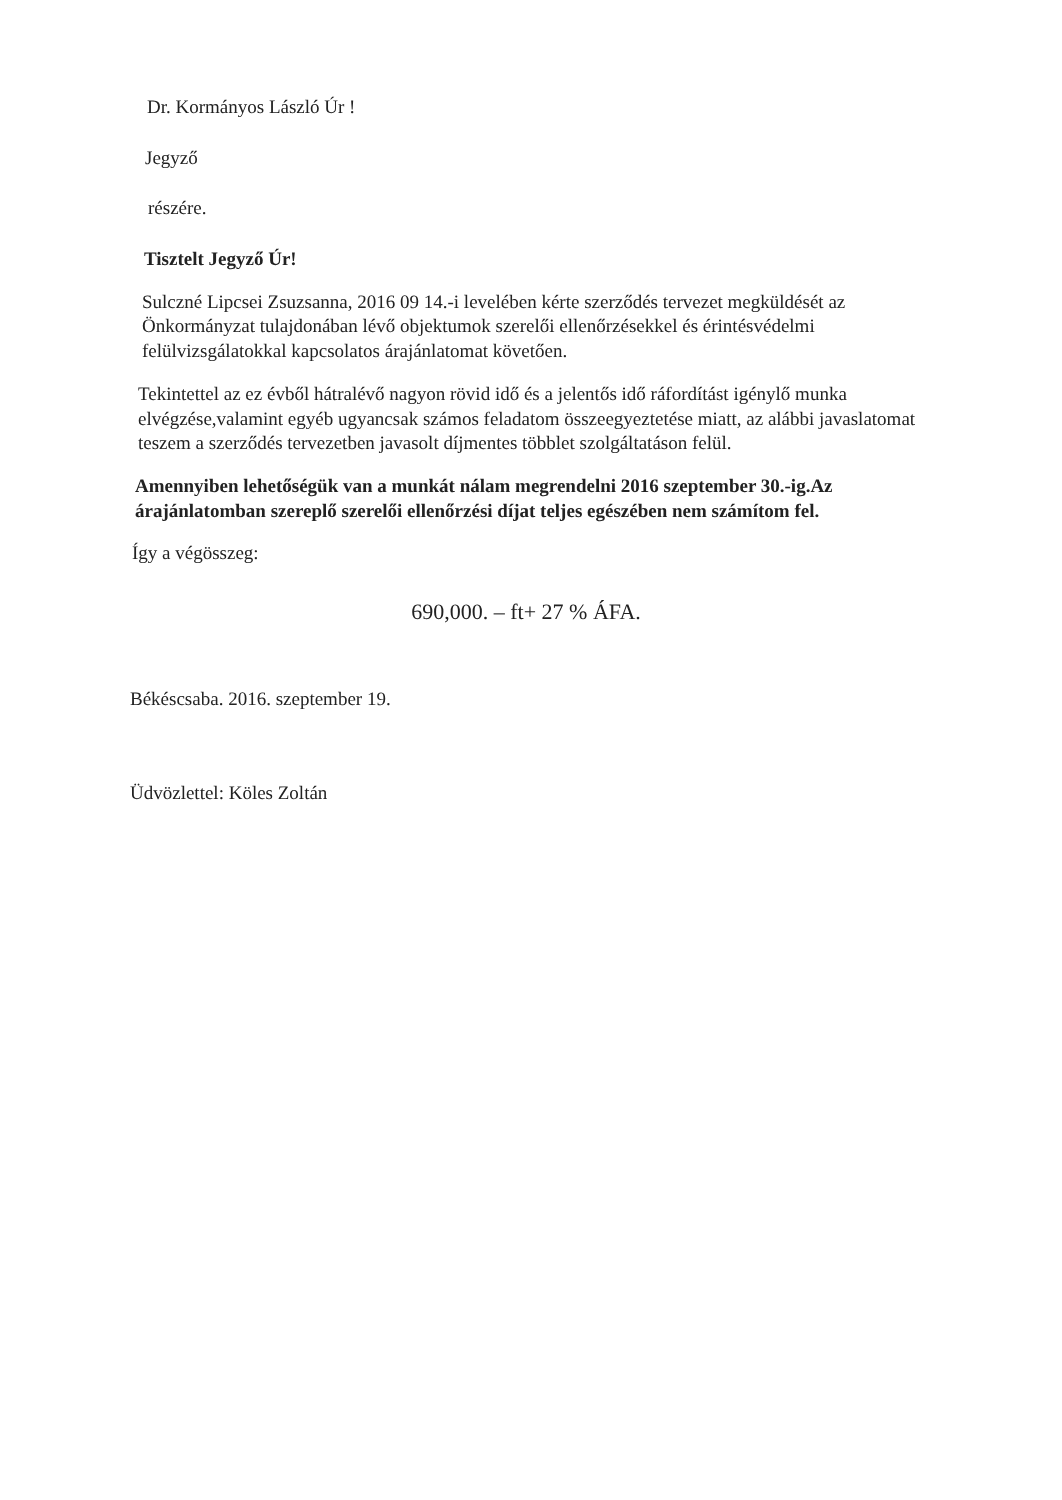Dr. Kormányos László Úr !
Jegyző
részére.
Tisztelt Jegyző Úr!
Sulczné Lipcsei Zsuzsanna, 2016 09 14.-i levelében kérte szerződés tervezet megküldését az Önkormányzat tulajdonában lévő objektumok szerelői ellenőrzésekkel és érintésvédelmi felülvizsgálatokkal kapcsolatos árajánlatomat követően.
Tekintettel az ez évből hátralévő nagyon rövid idő és a jelentős idő ráfordítást igénylő munka elvégzése,valamint egyéb ugyancsak számos feladatom összeegyeztetése miatt, az alábbi javaslatomat teszem a szerződés tervezetben javasolt díjmentes többlet szolgáltatáson felül.
Amennyiben lehetőségük van a munkát nálam megrendelni 2016 szeptember 30.-ig.Az árajánlatomban szereplő szerelői ellenőrzési díjat teljes egészében nem számítom fel.
Így a végösszeg:
690,000. – ft+ 27 % ÁFA.
Békéscsaba. 2016. szeptember 19.
Üdvözlettel: Köles Zoltán